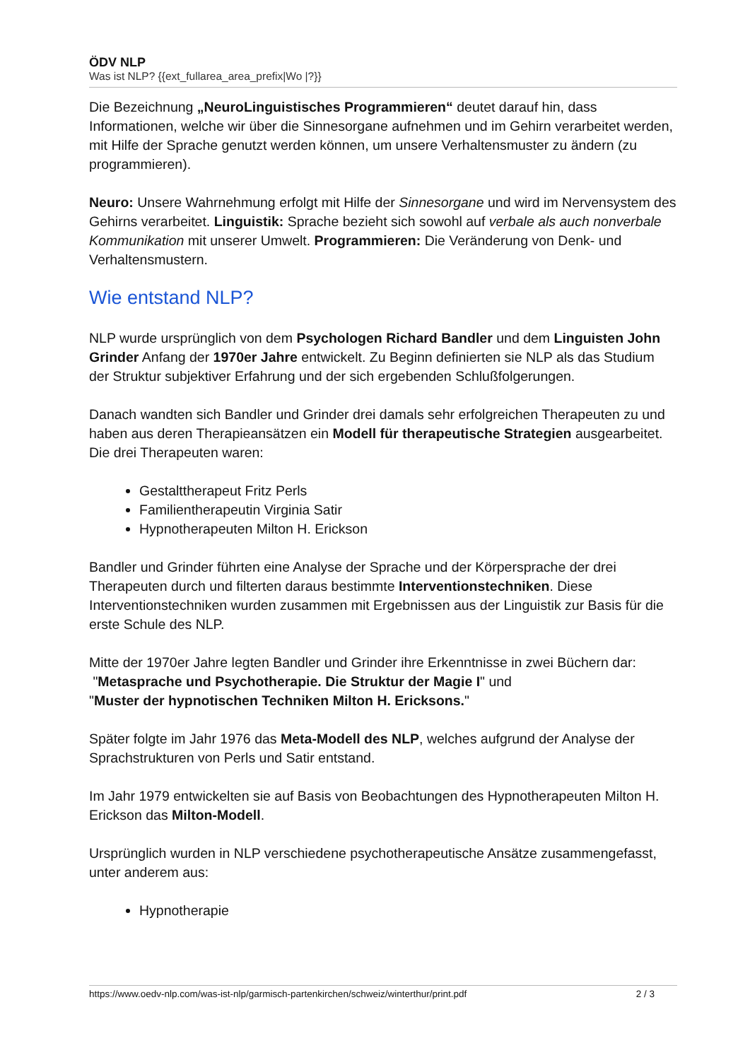ÖDV NLP
Was ist NLP? {{ext_fullarea_area_prefix|Wo |?}}
Die Bezeichnung „NeuroLinguistisches Programmieren“ deutet darauf hin, dass Informationen, welche wir über die Sinnesorgane aufnehmen und im Gehirn verarbeitet werden, mit Hilfe der Sprache genutzt werden können, um unsere Verhaltensmuster zu ändern (zu programmieren).
Neuro: Unsere Wahrnehmung erfolgt mit Hilfe der Sinnesorgane und wird im Nervensystem des Gehirns verarbeitet. Linguistik: Sprache bezieht sich sowohl auf verbale als auch nonverbale Kommunikation mit unserer Umwelt. Programmieren: Die Veränderung von Denk- und Verhaltensmustern.
Wie entstand NLP?
NLP wurde ursprünglich von dem Psychologen Richard Bandler und dem Linguisten John Grinder Anfang der 1970er Jahre entwickelt. Zu Beginn definierten sie NLP als das Studium der Struktur subjektiver Erfahrung und der sich ergebenden Schlußfolgerungen.
Danach wandten sich Bandler und Grinder drei damals sehr erfolgreichen Therapeuten zu und haben aus deren Therapieansätzen ein Modell für therapeutische Strategien ausgearbeitet. Die drei Therapeuten waren:
Gestalttherapeut Fritz Perls
Familientherapeutin Virginia Satir
Hypnotherapeuten Milton H. Erickson
Bandler und Grinder führten eine Analyse der Sprache und der Körpersprache der drei Therapeuten durch und filterten daraus bestimmte Interventionstechniken. Diese Interventionstechniken wurden zusammen mit Ergebnissen aus der Linguistik zur Basis für die erste Schule des NLP.
Mitte der 1970er Jahre legten Bandler und Grinder ihre Erkenntnisse in zwei Büchern dar:
"Metasprache und Psychotherapie. Die Struktur der Magie I" und
"Muster der hypnotischen Techniken Milton H. Ericksons."
Später folgte im Jahr 1976 das Meta-Modell des NLP, welches aufgrund der Analyse der Sprachstrukturen von Perls und Satir entstand.
Im Jahr 1979 entwickelten sie auf Basis von Beobachtungen des Hypnotherapeuten Milton H. Erickson das Milton-Modell.
Ursprünglich wurden in NLP verschiedene psychotherapeutische Ansätze zusammengefasst, unter anderem aus:
Hypnotherapie
https://www.oedv-nlp.com/was-ist-nlp/garmisch-partenkirchen/schweiz/winterthur/print.pdf 2 / 3